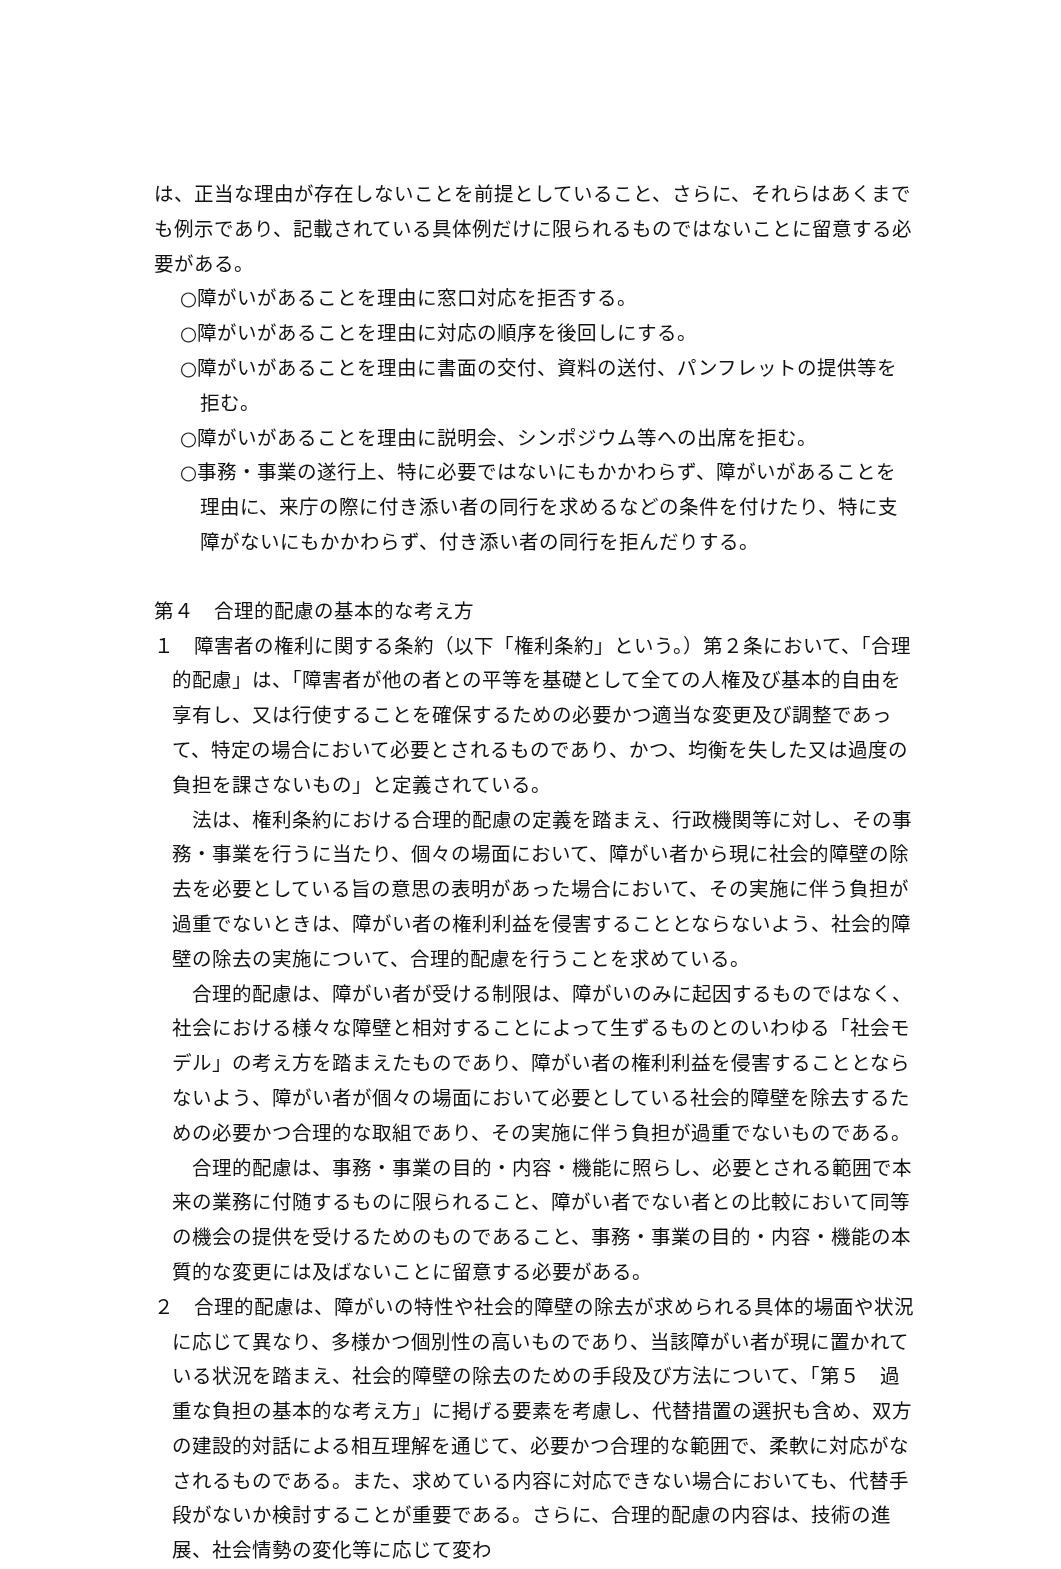は、正当な理由が存在しないことを前提としていること、さらに、それらはあくまでも例示であり、記載されている具体例だけに限られるものではないことに留意する必要がある。
○障がいがあることを理由に窓口対応を拒否する。
○障がいがあることを理由に対応の順序を後回しにする。
○障がいがあることを理由に書面の交付、資料の送付、パンフレットの提供等を拒む。
○障がいがあることを理由に説明会、シンポジウム等への出席を拒む。
○事務・事業の遂行上、特に必要ではないにもかかわらず、障がいがあることを理由に、来庁の際に付き添い者の同行を求めるなどの条件を付けたり、特に支障がないにもかかわらず、付き添い者の同行を拒んだりする。
第４　合理的配慮の基本的な考え方
１　障害者の権利に関する条約（以下「権利条約」という。）第２条において、「合理的配慮」は、「障害者が他の者との平等を基礎として全ての人権及び基本的自由を享有し、又は行使することを確保するための必要かつ適当な変更及び調整であって、特定の場合において必要とされるものであり、かつ、均衡を失した又は過度の負担を課さないもの」と定義されている。
法は、権利条約における合理的配慮の定義を踏まえ、行政機関等に対し、その事務・事業を行うに当たり、個々の場面において、障がい者から現に社会的障壁の除去を必要としている旨の意思の表明があった場合において、その実施に伴う負担が過重でないときは、障がい者の権利利益を侵害することとならないよう、社会的障壁の除去の実施について、合理的配慮を行うことを求めている。
合理的配慮は、障がい者が受ける制限は、障がいのみに起因するものではなく、社会における様々な障壁と相対することによって生ずるものとのいわゆる「社会モデル」の考え方を踏まえたものであり、障がい者の権利利益を侵害することとならないよう、障がい者が個々の場面において必要としている社会的障壁を除去するための必要かつ合理的な取組であり、その実施に伴う負担が過重でないものである。
合理的配慮は、事務・事業の目的・内容・機能に照らし、必要とされる範囲で本来の業務に付随するものに限られること、障がい者でない者との比較において同等の機会の提供を受けるためのものであること、事務・事業の目的・内容・機能の本質的な変更には及ばないことに留意する必要がある。
２　合理的配慮は、障がいの特性や社会的障壁の除去が求められる具体的場面や状況に応じて異なり、多様かつ個別性の高いものであり、当該障がい者が現に置かれている状況を踏まえ、社会的障壁の除去のための手段及び方法について、「第５　過重な負担の基本的な考え方」に掲げる要素を考慮し、代替措置の選択も含め、双方の建設的対話による相互理解を通じて、必要かつ合理的な範囲で、柔軟に対応がなされるものである。また、求めている内容に対応できない場合においても、代替手段がないか検討することが重要である。さらに、合理的配慮の内容は、技術の進展、社会情勢の変化等に応じて変わ